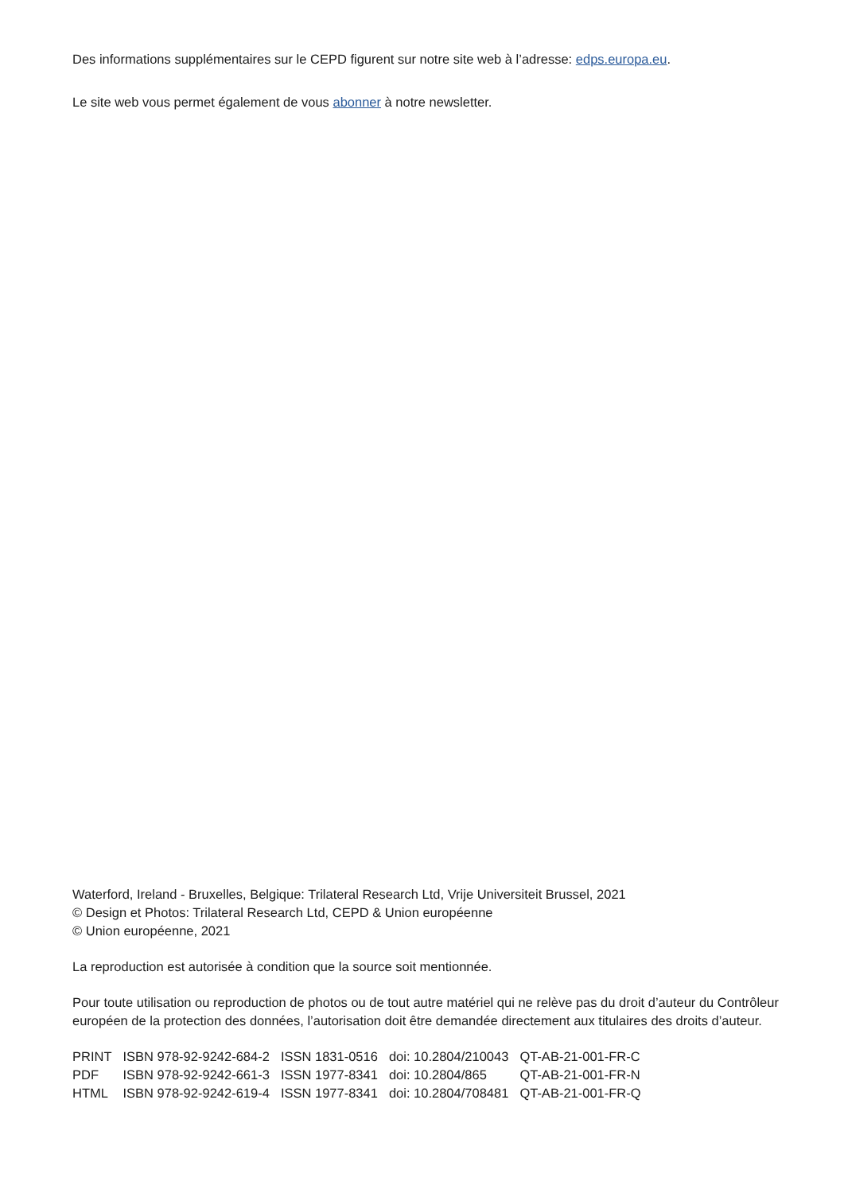Des informations supplémentaires sur le CEPD figurent sur notre site web à l’adresse: edps.europa.eu.
Le site web vous permet également de vous abonner à notre newsletter.
Waterford, Ireland - Bruxelles, Belgique: Trilateral Research Ltd, Vrije Universiteit Brussel, 2021
© Design et Photos: Trilateral Research Ltd, CEPD & Union européenne
© Union européenne, 2021
La reproduction est autorisée à condition que la source soit mentionnée.
Pour toute utilisation ou reproduction de photos ou de tout autre matériel qui ne relève pas du droit d’auteur du Contrôleur européen de la protection des données, l’autorisation doit être demandée directement aux titulaires des droits d’auteur.
| PRINT | ISBN 978-92-9242-684-2 | ISSN 1831-0516 | doi: 10.2804/210043 | QT-AB-21-001-FR-C |
| PDF | ISBN 978-92-9242-661-3 | ISSN 1977-8341 | doi: 10.2804/865 | QT-AB-21-001-FR-N |
| HTML | ISBN 978-92-9242-619-4 | ISSN 1977-8341 | doi: 10.2804/708481 | QT-AB-21-001-FR-Q |